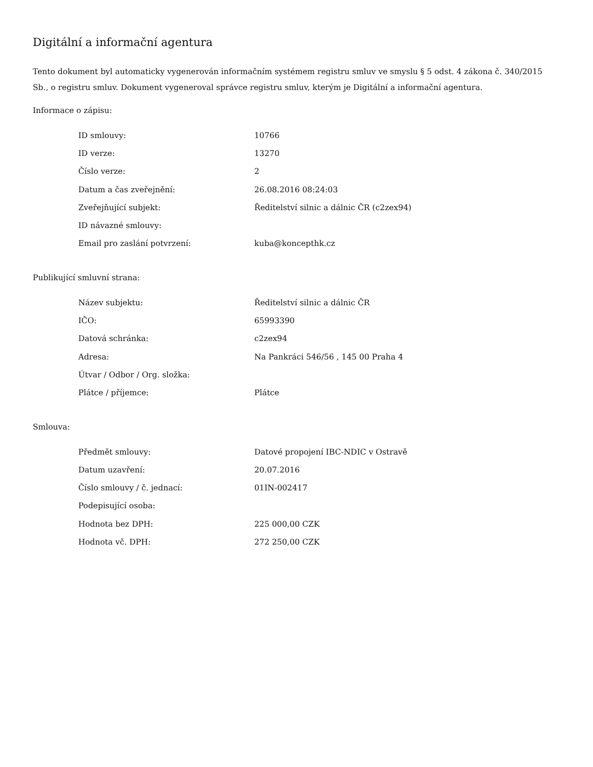Digitální a informační agentura
Tento dokument byl automaticky vygenerován informačním systémem registru smluv ve smyslu § 5 odst. 4 zákona č. 340/2015 Sb., o registru smluv. Dokument vygeneroval správce registru smluv, kterým je Digitální a informační agentura.
Informace o zápisu:
| ID smlouvy: | 10766 |
| ID verze: | 13270 |
| Číslo verze: | 2 |
| Datum a čas zveřejnění: | 26.08.2016 08:24:03 |
| Zveřejňující subjekt: | Ředitelství silnic a dálnic ČR (c2zex94) |
| ID návazné smlouvy: | |
| Email pro zaslání potvrzení: | kuba@koncepthk.cz |
Publikující smluvní strana:
| Název subjektu: | Ředitelství silnic a dálnic ČR |
| IČO: | 65993390 |
| Datová schránka: | c2zex94 |
| Adresa: | Na Pankráci 546/56 , 145 00 Praha 4 |
| Útvar / Odbor / Org. složka: | |
| Plátce / příjemce: | Plátce |
Smlouva:
| Předmět smlouvy: | Datové propojení IBC-NDIC v Ostravě |
| Datum uzavření: | 20.07.2016 |
| Číslo smlouvy / č. jednací: | 01IN-002417 |
| Podepisující osoba: | |
| Hodnota bez DPH: | 225 000,00 CZK |
| Hodnota vč. DPH: | 272 250,00 CZK |